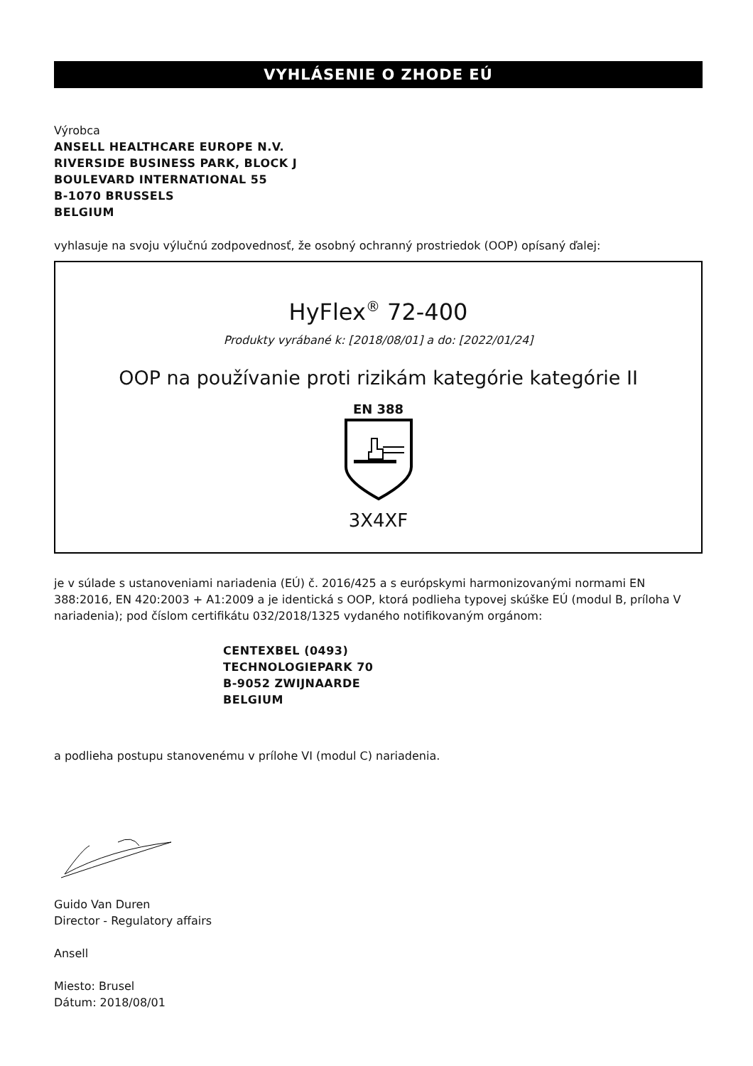VYHLÁSENIE O ZHODE EÚ
Výrobca
ANSELL HEALTHCARE EUROPE N.V.
RIVERSIDE BUSINESS PARK, BLOCK J
BOULEVARD INTERNATIONAL 55
B-1070 BRUSSELS
BELGIUM
vyhlasuje na svoju výlučnú zodpovednosť, že osobný ochranný prostriedok (OOP) opísaný ďalej:
HyFlex<sup>®</sup> 72-400
Produkty vyrábané k: [2018/08/01] a do: [2022/01/24]
OOP na používanie proti rizikám kategórie kategórie II
EN 388
3X4XF
je v súlade s ustanoveniami nariadenia (EÚ) č. 2016/425 a s európskymi harmonizovanými normami EN 388:2016, EN 420:2003 + A1:2009 a je identická s OOP, ktorá podlieha typovej skúške EÚ (modul B, príloha V nariadenia); pod číslom certifikátu 032/2018/1325 vydaného notifikovaným orgánom:
CENTEXBEL (0493)
TECHNOLOGIEPARK 70
B-9052 ZWIJNAARDE
BELGIUM
a podlieha postupu stanovenému v prílohe VI (modul C) nariadenia.
Guido Van Duren
Director - Regulatory affairs
Ansell
Miesto: Brusel
Dátum: 2018/08/01